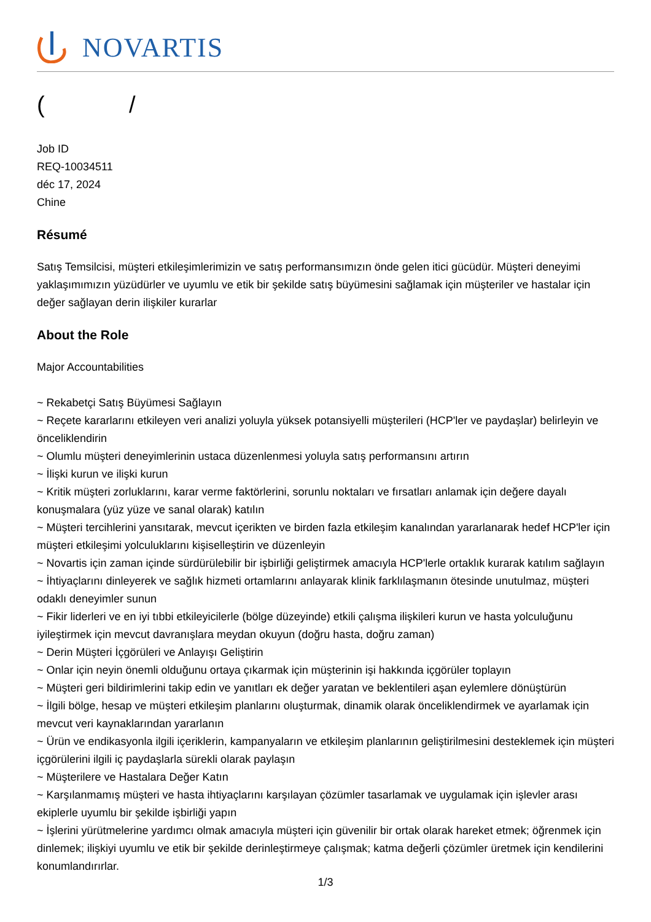NOVARTIS
( /
Job ID
REQ-10034511
déc 17, 2024
Chine
Résumé
Satış Temsilcisi, müşteri etkileşimlerimizin ve satış performansımızın önde gelen itici gücüdür. Müşteri deneyimi yaklaşımımızın yüzüdürler ve uyumlu ve etik bir şekilde satış büyümesini sağlamak için müşteriler ve hastalar için değer sağlayan derin ilişkiler kurarlar
About the Role
Major Accountabilities
~ Rekabetçi Satış Büyümesi Sağlayın
~ Reçete kararlarını etkileyen veri analizi yoluyla yüksek potansiyelli müşterileri (HCP'ler ve paydaşlar) belirleyin ve önceliklendirin
~ Olumlu müşteri deneyimlerinin ustaca düzenlenmesi yoluyla satış performansını artırın
~ İlişki kurun ve ilişki kurun
~ Kritik müşteri zorluklarını, karar verme faktörlerini, sorunlu noktaları ve fırsatları anlamak için değere dayalı konuşmalara (yüz yüze ve sanal olarak) katılın
~ Müşteri tercihlerini yansıtarak, mevcut içerikten ve birden fazla etkileşim kanalından yararlanarak hedef HCP'ler için müşteri etkileşimi yolculuklarını kişiselleştirin ve düzenleyin
~ Novartis için zaman içinde sürdürülebilir bir işbirliği geliştirmek amacıyla HCP'lerle ortaklık kurarak katılım sağlayın
~ İhtiyaçlarını dinleyerek ve sağlık hizmeti ortamlarını anlayarak klinik farklılaşmanın ötesinde unutulmaz, müşteri odaklı deneyimler sunun
~ Fikir liderleri ve en iyi tıbbi etkileyicilerle (bölge düzeyinde) etkili çalışma ilişkileri kurun ve hasta yolculuğunu iyileştirmek için mevcut davranışlara meydan okuyun (doğru hasta, doğru zaman)
~ Derin Müşteri İçgörüleri ve Anlayışı Geliştirin
~ Onlar için neyin önemli olduğunu ortaya çıkarmak için müşterinin işi hakkında içgörüler toplayın
~ Müşteri geri bildirimlerini takip edin ve yanıtları ek değer yaratan ve beklentileri aşan eylemlere dönüştürün
~ İlgili bölge, hesap ve müşteri etkileşim planlarını oluşturmak, dinamik olarak önceliklendirmek ve ayarlamak için mevcut veri kaynaklarından yararlanın
~ Ürün ve endikasyonla ilgili içeriklerin, kampanyaların ve etkileşim planlarının geliştirilmesini desteklemek için müşteri içgörülerini ilgili iç paydaşlarla sürekli olarak paylaşın
~ Müşterilere ve Hastalara Değer Katın
~ Karşılanmamış müşteri ve hasta ihtiyaçlarını karşılayan çözümler tasarlamak ve uygulamak için işlevler arası ekiplerle uyumlu bir şekilde işbirliği yapın
~ İşlerini yürütmelerine yardımcı olmak amacıyla müşteri için güvenilir bir ortak olarak hareket etmek; öğrenmek için dinlemek; ilişkiyi uyumlu ve etik bir şekilde derinleştirmeye çalışmak; katma değerli çözümler üretmek için kendilerini konumlandırırlar.
1/3